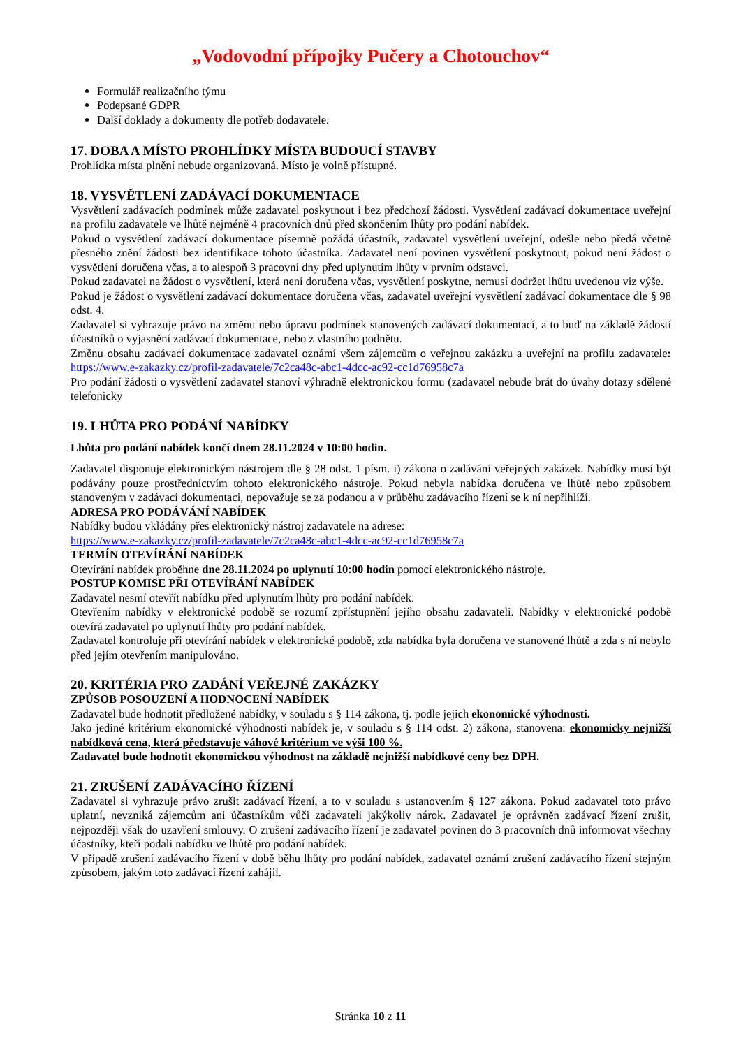„Vodovodní přípojky Pučery a Chotouchov“
Formulář realizačního týmu
Podepsané GDPR
Další doklady a dokumenty dle potřeb dodavatele.
17. DOBA A MÍSTO PROHLÍDKY MÍSTA BUDOUCÍ STAVBY
Prohlídka místa plnění nebude organizovaná. Místo je volně přístupné.
18. VYSVĚTLENÍ ZADÁVACÍ DOKUMENTACE
Vysvětlení zadávacích podmínek může zadavatel poskytnout i bez předchozí žádosti. Vysvětlení zadávací dokumentace uveřejní na profilu zadavatele ve lhůtě nejméně 4 pracovních dnů před skončením lhůty pro podání nabídek.
Pokud o vysvětlení zadávací dokumentace písemně požádá účastník, zadavatel vysvětlení uveřejní, odešle nebo předá včetně přesného znění žádosti bez identifikace tohoto účastníka. Zadavatel není povinen vysvětlení poskytnout, pokud není žádost o vysvětlení doručena včas, a to alespoň 3 pracovní dny před uplynutím lhůty v prvním odstavci.
Pokud zadavatel na žádost o vysvětlení, která není doručena včas, vysvětlení poskytne, nemusí dodržet lhůtu uvedenou viz výše.
Pokud je žádost o vysvětlení zadávací dokumentace doručena včas, zadavatel uveřejní vysvětlení zadávací dokumentace dle § 98 odst. 4.
Zadavatel si vyhrazuje právo na změnu nebo úpravu podmínek stanovených zadávací dokumentací, a to buď na základě žádostí účastníků o vyjasnění zadávací dokumentace, nebo z vlastního podnětu.
Změnu obsahu zadávací dokumentace zadavatel oznámí všem zájemcům o veřejnou zakázku a uveřejní na profilu zadavatele: https://www.e-zakazky.cz/profil-zadavatele/7c2ca48c-abc1-4dcc-ac92-cc1d76958c7a
Pro podání žádosti o vysvětlení zadavatel stanoví výhradně elektronickou formu (zadavatel nebude brát do úvahy dotazy sdělené telefonicky
19. LHŮTA PRO PODÁNÍ NABÍDKY
Lhůta pro podání nabídek končí dnem 28.11.2024 v 10:00 hodin.
Zadavatel disponuje elektronickým nástrojem dle § 28 odst. 1 písm. i) zákona o zadávání veřejných zakázek. Nabídky musí být podávány pouze prostřednictvím tohoto elektronického nástroje. Pokud nebyla nabídka doručena ve lhůtě nebo způsobem stanoveným v zadávací dokumentaci, nepovažuje se za podanou a v průběhu zadávacího řízení se k ní nepřihlíží.
ADRESA PRO PODÁVÁNÍ NABÍDEK
Nabídky budou vkládány přes elektronický nástroj zadavatele na adrese:
https://www.e-zakazky.cz/profil-zadavatele/7c2ca48c-abc1-4dcc-ac92-cc1d76958c7a
TERMÍN OTEVÍRÁNÍ NABÍDEK
Otevírání nabídek proběhne dne 28.11.2024 po uplynutí 10:00 hodin pomocí elektronického nástroje.
POSTUP KOMISE PŘI OTEVÍRÁNÍ NABÍDEK
Zadavatel nesmí otevřít nabídku před uplynutím lhůty pro podání nabídek.
Otevřením nabídky v elektronické podobě se rozumí zpřístupnění jejího obsahu zadavateli. Nabídky v elektronické podobě otevírá zadavatel po uplynutí lhůty pro podání nabídek.
Zadavatel kontroluje při otevírání nabídek v elektronické podobě, zda nabídka byla doručena ve stanovené lhůtě a zda s ní nebylo před jejím otevřením manipulováno.
20. KRITÉRIA PRO ZADÁNÍ VEŘEJNÉ ZAKÁZKY
ZPŮSOB POSOUZENÍ A HODNOCENÍ NABÍDEK
Zadavatel bude hodnotit předložené nabídky, v souladu s § 114 zákona, tj. podle jejich ekonomické výhodnosti.
Jako jediné kritérium ekonomické výhodnosti nabídek je, v souladu s § 114 odst. 2) zákona, stanovena: ekonomicky nejnižší nabídková cena, která představuje váhové kritérium ve výši 100 %.
Zadavatel bude hodnotit ekonomickou výhodnost na základě nejnižší nabídkové ceny bez DPH.
21. ZRUŠENÍ ZADÁVACÍHO ŘÍZENÍ
Zadavatel si vyhrazuje právo zrušit zadávací řízení, a to v souladu s ustanovením § 127 zákona. Pokud zadavatel toto právo uplatní, nevzniká zájemcům ani účastníkům vůči zadavateli jakýkoliv nárok. Zadavatel je oprávněn zadávací řízení zrušit, nejpozději však do uzavření smlouvy. O zrušení zadávacího řízení je zadavatel povinen do 3 pracovních dnů informovat všechny účastníky, kteří podali nabídku ve lhůtě pro podání nabídek.
V případě zrušení zadávacího řízení v době běhu lhůty pro podání nabídek, zadavatel oznámí zrušení zadávacího řízení stejným způsobem, jakým toto zadávací řízení zahájil.
Stránka 10 z 11